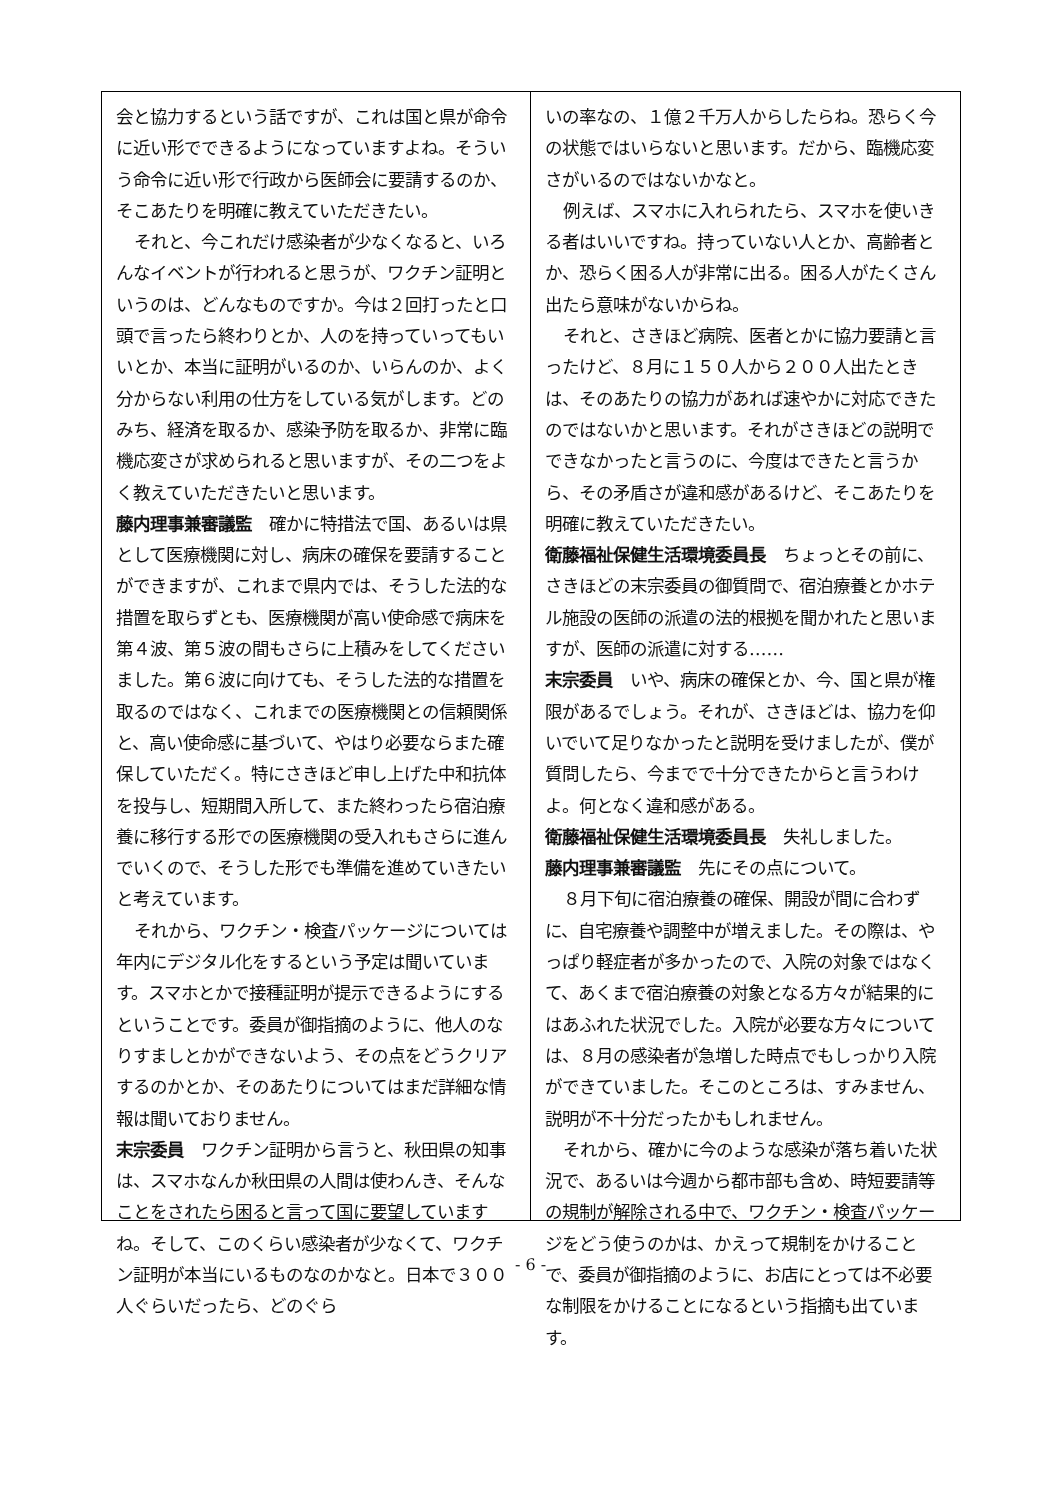会と協力するという話ですが、これは国と県が命令に近い形でできるようになっていますよね。そういう命令に近い形で行政から医師会に要請するのか、そこあたりを明確に教えていただきたい。
それと、今これだけ感染者が少なくなると、いろんなイベントが行われると思うが、ワクチン証明というのは、どんなものですか。今は２回打ったと口頭で言ったら終わりとか、人のを持っていってもいいとか、本当に証明がいるのか、いらんのか、よく分からない利用の仕方をしている気がします。どのみち、経済を取るか、感染予防を取るか、非常に臨機応変さが求められると思いますが、その二つをよく教えていただきたいと思います。
藤内理事兼審議監　確かに特措法で国、あるいは県として医療機関に対し、病床の確保を要請することができますが、これまで県内では、そうした法的な措置を取らずとも、医療機関が高い使命感で病床を第４波、第５波の間もさらに上積みをしてくださいました。第６波に向けても、そうした法的な措置を取るのではなく、これまでの医療機関との信頼関係と、高い使命感に基づいて、やはり必要ならまた確保していただく。特にさきほど申し上げた中和抗体を投与し、短期間入所して、また終わったら宿泊療養に移行する形での医療機関の受入れもさらに進んでいくので、そうした形でも準備を進めていきたいと考えています。
それから、ワクチン・検査パッケージについては年内にデジタル化をするという予定は聞いています。スマホとかで接種証明が提示できるようにするということです。委員が御指摘のように、他人のなりすましとかができないよう、その点をどうクリアするのかとか、そのあたりについてはまだ詳細な情報は聞いておりません。
末宗委員　ワクチン証明から言うと、秋田県の知事は、スマホなんか秋田県の人間は使わんき、そんなことをされたら困ると言って国に要望していますね。そして、このくらい感染者が少なくて、ワクチン証明が本当にいるものなのかなと。日本で３００人ぐらいだったら、どのぐら
いの率なの、１億２千万人からしたらね。恐らく今の状態ではいらないと思います。だから、臨機応変さがいるのではないかなと。
例えば、スマホに入れられたら、スマホを使いきる者はいいですね。持っていない人とか、高齢者とか、恐らく困る人が非常に出る。困る人がたくさん出たら意味がないからね。
それと、さきほど病院、医者とかに協力要請と言ったけど、８月に１５０人から２００人出たときは、そのあたりの協力があれば速やかに対応できたのではないかと思います。それがさきほどの説明でできなかったと言うのに、今度はできたと言うから、その矛盾さが違和感があるけど、そこあたりを明確に教えていただきたい。
衛藤福祉保健生活環境委員長　ちょっとその前に、さきほどの末宗委員の御質問で、宿泊療養とかホテル施設の医師の派遣の法的根拠を聞かれたと思いますが、医師の派遣に対する……
末宗委員　いや、病床の確保とか、今、国と県が権限があるでしょう。それが、さきほどは、協力を仰いでいて足りなかったと説明を受けましたが、僕が質問したら、今までで十分できたからと言うわけよ。何となく違和感がある。
衛藤福祉保健生活環境委員長　失礼しました。
藤内理事兼審議監　先にその点について。
８月下旬に宿泊療養の確保、開設が間に合わずに、自宅療養や調整中が増えました。その際は、やっぱり軽症者が多かったので、入院の対象ではなくて、あくまで宿泊療養の対象となる方々が結果的にはあふれた状況でした。入院が必要な方々については、８月の感染者が急増した時点でもしっかり入院ができていました。そこのところは、すみません、説明が不十分だったかもしれません。
それから、確かに今のような感染が落ち着いた状況で、あるいは今週から都市部も含め、時短要請等の規制が解除される中で、ワクチン・検査パッケージをどう使うのかは、かえって規制をかけることで、委員が御指摘のように、お店にとっては不必要な制限をかけることになるという指摘も出ています。
- 6 -